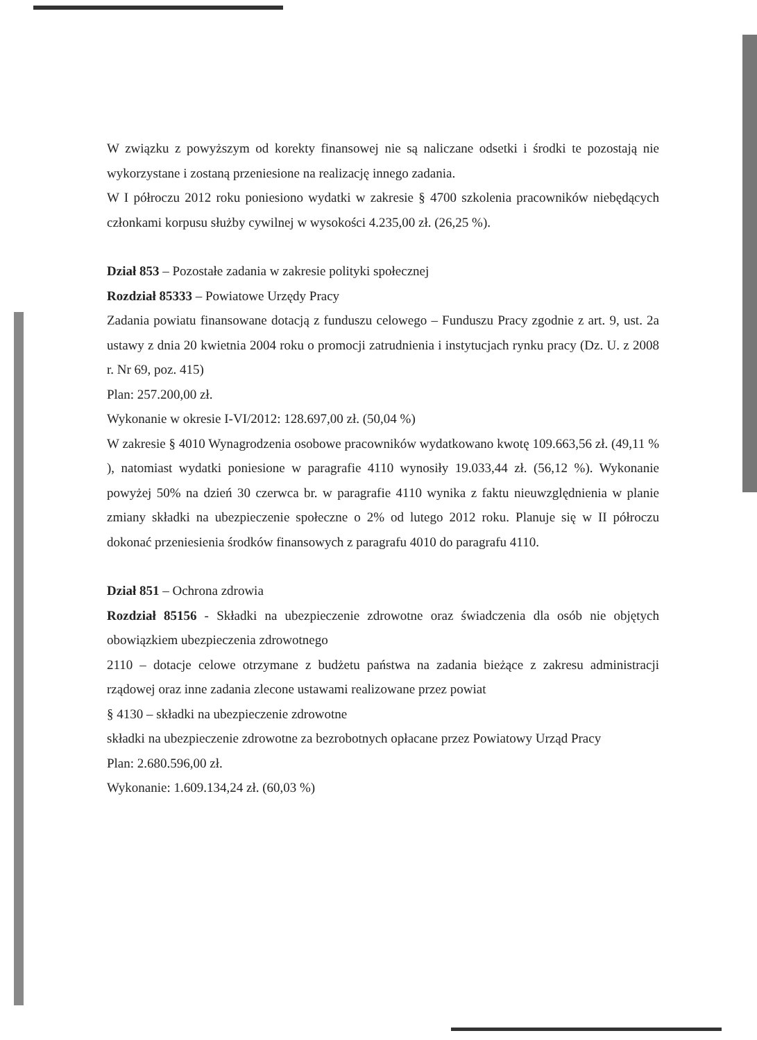W związku z powyższym od korekty finansowej nie są naliczane odsetki i środki te pozostają nie wykorzystane i zostaną przeniesione na realizację innego zadania.
W I półroczu 2012 roku poniesiono wydatki w zakresie § 4700 szkolenia pracowników niebędących członkami korpusu służby cywilnej w wysokości 4.235,00 zł. (26,25 %).
Dział 853 – Pozostałe zadania w zakresie polityki społecznej
Rozdział 85333 – Powiatowe Urzędy Pracy
Zadania powiatu finansowane dotacją z funduszu celowego – Funduszu Pracy zgodnie z art. 9, ust. 2a ustawy z dnia 20 kwietnia 2004 roku o promocji zatrudnienia i instytucjach rynku pracy (Dz. U. z 2008 r. Nr 69, poz. 415)
Plan: 257.200,00 zł.
Wykonanie w okresie I-VI/2012: 128.697,00 zł. (50,04 %)
W zakresie § 4010 Wynagrodzenia osobowe pracowników wydatkowano kwotę 109.663,56 zł. (49,11 % ), natomiast wydatki poniesione w paragrafie 4110 wynosiły 19.033,44 zł. (56,12 %). Wykonanie powyżej 50% na dzień 30 czerwca br. w paragrafie 4110 wynika z faktu nieuwzględnienia w planie zmiany składki na ubezpieczenie społeczne o 2% od lutego 2012 roku. Planuje się w II półroczu dokonać przeniesienia środków finansowych z paragrafu 4010 do paragrafu 4110.
Dział 851 – Ochrona zdrowia
Rozdział 85156 - Składki na ubezpieczenie zdrowotne oraz świadczenia dla osób nie objętych obowiązkiem ubezpieczenia zdrowotnego
2110 – dotacje celowe otrzymane z budżetu państwa na zadania bieżące z zakresu administracji rządowej oraz inne zadania zlecone ustawami realizowane przez powiat
§ 4130 – składki na ubezpieczenie zdrowotne
składki na ubezpieczenie zdrowotne za bezrobotnych opłacane przez Powiatowy Urząd Pracy
Plan: 2.680.596,00 zł.
Wykonanie: 1.609.134,24 zł. (60,03 %)